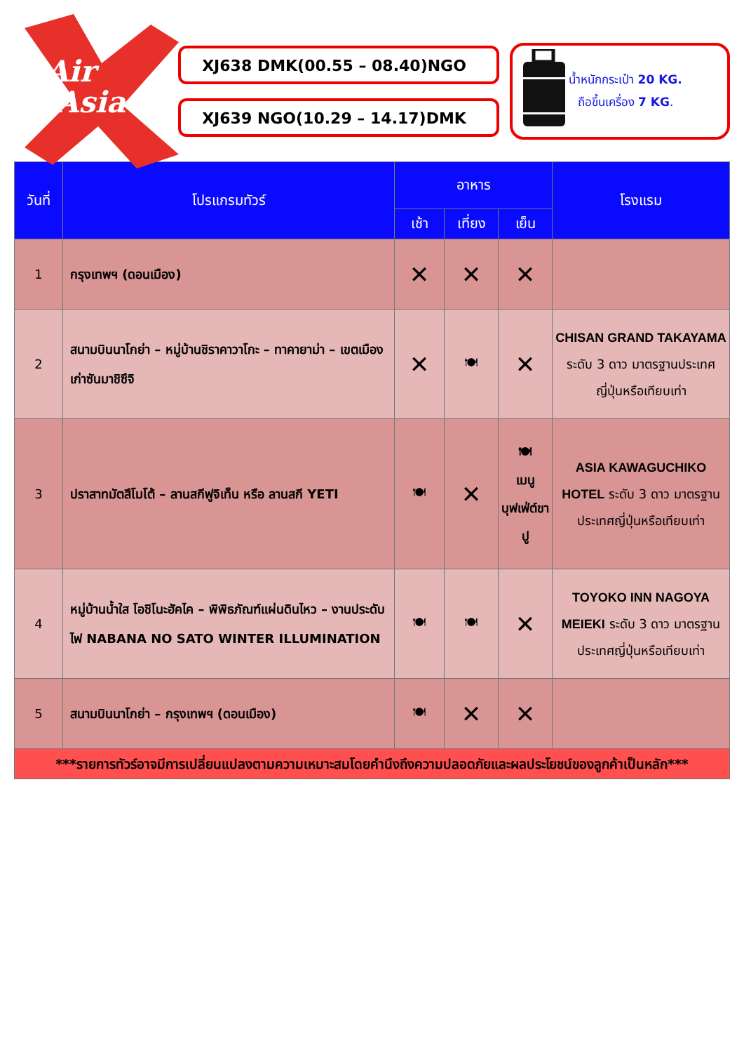Air
Asia
XJ638 DMK(00.55 – 08.40)NGO
XJ639 NGO(10.29 – 14.17)DMK
น้ำหนักกระเป๋า 20 KG.
ถือขึ้นเครื่อง 7 KG.
| วันที่ | โปรแกรมทัวร์ | อาหาร | | | โรงแรม |
| --- | --- | --- | --- | --- | --- |
| | | เช้า | เที่ยง | เย็น | |
| 1 | กรุงเทพฯ (ดอนเมือง) | ✕ | ✕ | ✕ | |
| 2 | สนามบินนาโกย่า – หมู่บ้านชิราคาวาโกะ – ทาคายาม่า – เขตเมืองเก่าซันมาชิซึจิ | ✕ | 🍽 | ✕ | CHISAN GRAND TAKAYAMA ระดับ 3 ดาว มาตรฐานประเทศญี่ปุ่นหรือเทียบเท่า |
| 3 | ปราสาทมัตสึโมโต้ – ลานสกีฟูจิเท็น หรือ ลานสกี YETI | 🍽 | ✕ | 🍽 เมนูบุฟเฟ่ต์ขาปู | ASIA KAWAGUCHIKO HOTEL ระดับ 3 ดาว มาตรฐานประเทศญี่ปุ่นหรือเทียบเท่า |
| 4 | หมู่บ้านน้ำใส โอชิโนะฮัคไค – พิพิธภัณฑ์แผ่นดินไหว – งานประดับไฟ NABANA NO SATO WINTER ILLUMINATION | 🍽 | 🍽 | ✕ | TOYOKO INN NAGOYA MEIEKI ระดับ 3 ดาว มาตรฐานประเทศญี่ปุ่นหรือเทียบเท่า |
| 5 | สนามบินนาโกย่า – กรุงเทพฯ (ดอนเมือง) | 🍽 | ✕ | ✕ | |
| ***รายการทัวร์อาจมีการเปลี่ยนแปลงตามความเหมาะสมโดยคำนึงถึงความปลอดภัยและผลประโยชน์ของลูกค้าเป็นหลัก*** | | | | | |